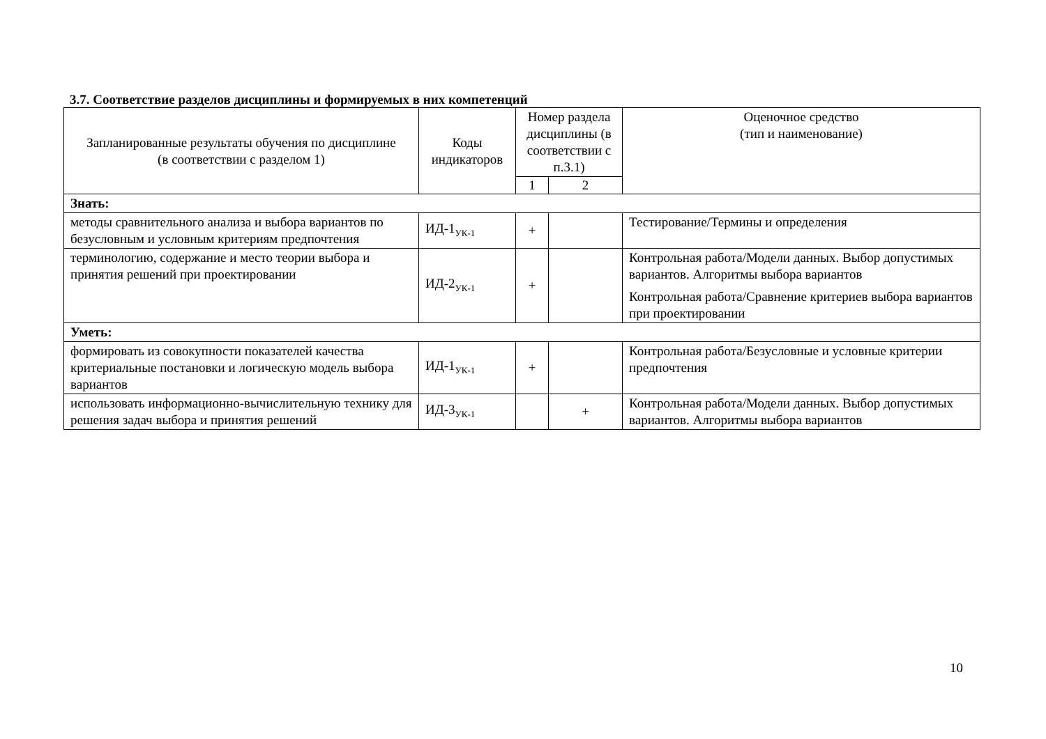3.7. Соответствие разделов дисциплины и формируемых в них компетенций
| Запланированные результаты обучения по дисциплине (в соответствии с разделом 1) | Коды индикаторов | Номер раздела дисциплины (в соответствии с п.3.1) | | Оценочное средство (тип и наименование) |
| --- | --- | --- | --- | --- |
| | | 1 | 2 | |
| Знать: | | | | |
| методы сравнительного анализа и выбора вариантов по безусловным и условным критериям предпочтения | ИД-1<sub>УК-1</sub> | + | | Тестирование/Термины и определения |
| терминологию, содержание и место теории выбора и принятия решений при проектировании | ИД-2<sub>УК-1</sub> | + | | Контрольная работа/Модели данных. Выбор допустимых вариантов. Алгоритмы выбора вариантов Контрольная работа/Сравнение критериев выбора вариантов при проектировании |
| Уметь: | | | | |
| формировать из совокупности показателей качества критериальные постановки и логическую модель выбора вариантов | ИД-1<sub>УК-1</sub> | + | | Контрольная работа/Безусловные и условные критерии предпочтения |
| использовать информационно-вычислительную технику для решения задач выбора и принятия решений | ИД-3<sub>УК-1</sub> | | + | Контрольная работа/Модели данных. Выбор допустимых вариантов. Алгоритмы выбора вариантов |
10